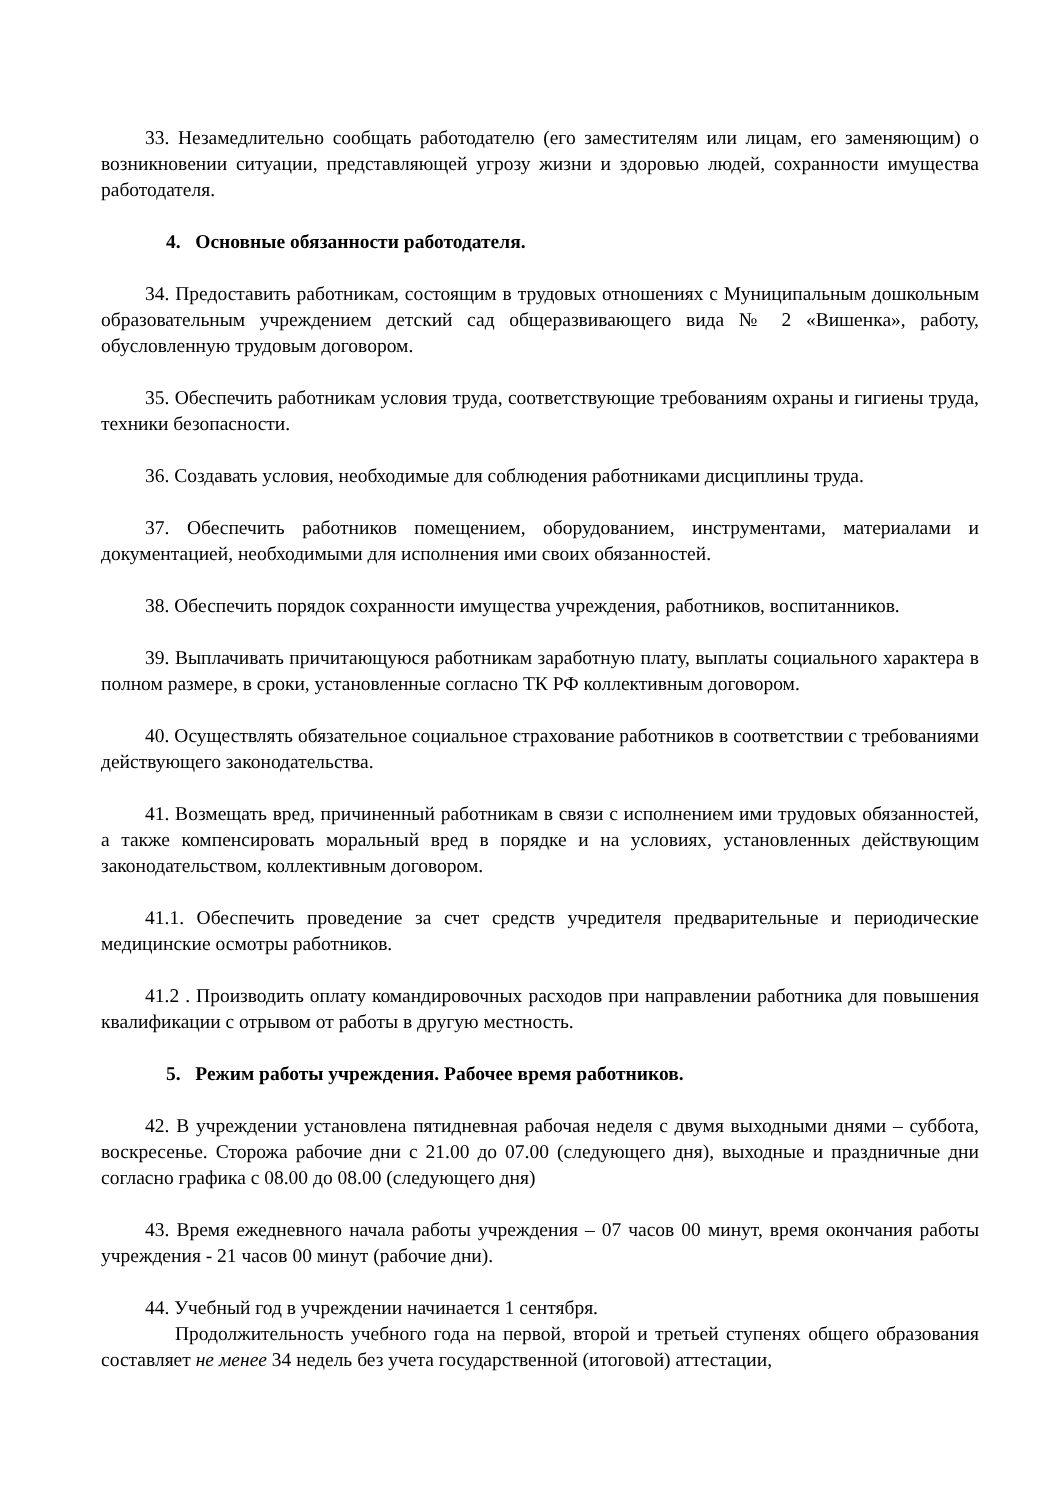33. Незамедлительно сообщать работодателю (его заместителям или лицам, его заменяющим) о возникновении ситуации, представляющей угрозу жизни и здоровью людей, сохранности имущества работодателя.
4. Основные обязанности работодателя.
34. Предоставить работникам, состоящим в трудовых отношениях с Муниципальным дошкольным образовательным учреждением детский сад общеразвивающего вида № 2 «Вишенка», работу, обусловленную трудовым договором.
35. Обеспечить работникам условия труда, соответствующие требованиям охраны и гигиены труда, техники безопасности.
36. Создавать условия, необходимые для соблюдения работниками дисциплины труда.
37. Обеспечить работников помещением, оборудованием, инструментами, материалами и документацией, необходимыми для исполнения ими своих обязанностей.
38. Обеспечить порядок сохранности имущества учреждения, работников, воспитанников.
39. Выплачивать причитающуюся работникам заработную плату, выплаты социального характера в полном размере, в сроки, установленные согласно ТК РФ коллективным договором.
40. Осуществлять обязательное социальное страхование работников в соответствии с требованиями действующего законодательства.
41. Возмещать вред, причиненный работникам в связи с исполнением ими трудовых обязанностей, а также компенсировать моральный вред в порядке и на условиях, установленных действующим законодательством, коллективным договором.
41.1. Обеспечить проведение за счет средств учредителя предварительные и периодические медицинские осмотры работников.
41.2 . Производить оплату командировочных расходов при направлении работника для повышения квалификации с отрывом от работы в другую местность.
5. Режим работы учреждения. Рабочее время работников.
42. В учреждении установлена пятидневная рабочая неделя с двумя выходными днями – суббота, воскресенье. Сторожа рабочие дни с 21.00 до 07.00 (следующего дня), выходные и праздничные дни согласно графика с 08.00 до 08.00 (следующего дня)
43. Время ежедневного начала работы учреждения – 07 часов 00 минут, время окончания работы учреждения - 21 часов 00 минут (рабочие дни).
44. Учебный год в учреждении начинается 1 сентября.
Продолжительность учебного года на первой, второй и третьей ступенях общего образования составляет не менее 34 недель без учета государственной (итоговой) аттестации,